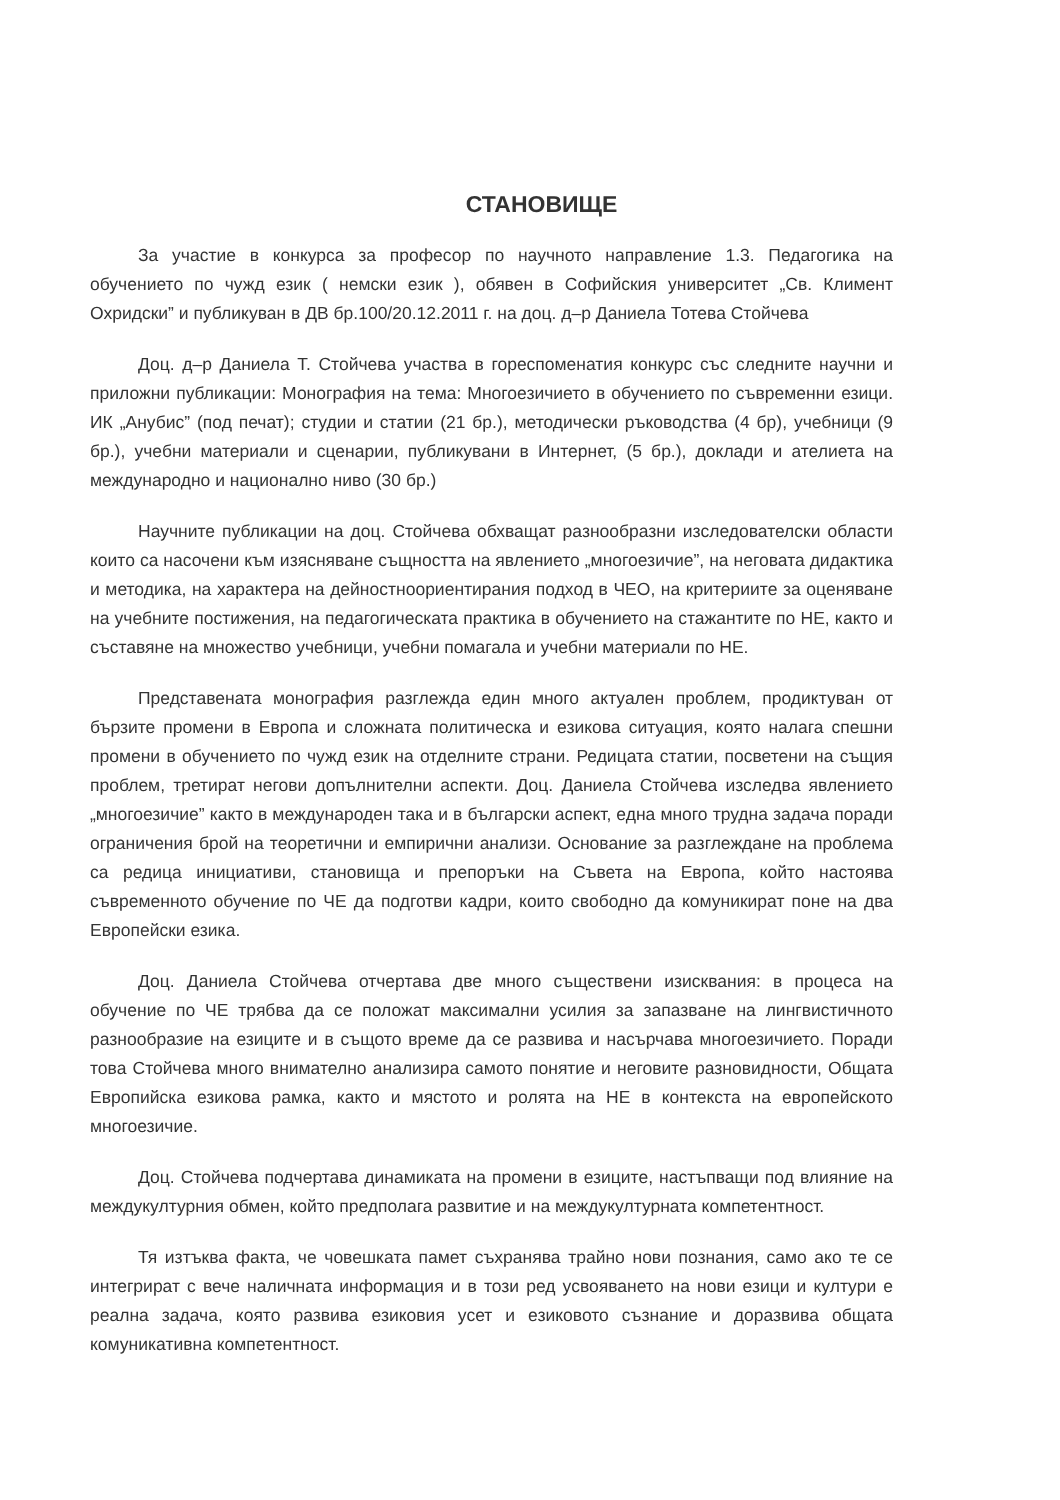СТАНОВИЩЕ
За участие в конкурса за професор по научното направление 1.3. Педагогика на обучението по чужд език ( немски език ), обявен в Софийския университет „Св. Климент Охридски” и публикуван в ДВ бр.100/20.12.2011 г. на доц. д–р Даниела Тотева Стойчева
Доц. д–р Даниела Т. Стойчева участва в гореспоменатия конкурс със следните научни и приложни публикации: Монография на тема: Многоезичието в обучението по съвременни езици. ИК „Анубис” (под печат); студии и статии (21 бр.), методически ръководства (4 бр), учебници (9 бр.), учебни материали и сценарии, публикувани в Интернет, (5 бр.), доклади и ателиета на международно и национално ниво (30 бр.)
Научните публикации на доц. Стойчева обхващат разнообразни изследователски области които са насочени към изясняване същността на явлението „многоезичие”, на неговата дидактика и методика, на характера на дейностноориентирания подход в ЧЕО, на критериите за оценяване на учебните постижения, на педагогическата практика в обучението на стажантите по НЕ, както и съставяне на множество учебници, учебни помагала и учебни материали по НЕ.
Представената монография разглежда един много актуален проблем, продиктуван от бързите промени в Европа и сложната политическа и езикова ситуация, която налага спешни промени в обучението по чужд език на отделните страни. Редицата статии, посветени на същия проблем, третират негови допълнителни аспекти. Доц. Даниела Стойчева изследва явлението „многоезичие” както в международен така и в български аспект, една много трудна задача поради ограничения брой на теоретични и емпирични анализи. Основание за разглеждане на проблема са редица инициативи, становища и препоръки на Съвета на Европа, който настоява съвременното обучение по ЧЕ да подготви кадри, които свободно да комуникират поне на два Европейски езика.
Доц. Даниела Стойчева отчертава две много съществени изисквания: в процеса на обучение по ЧЕ трябва да се положат максимални усилия за запазване на лингвистичното разнообразие на езиците и в същото време да се развива и насърчава многоезичието. Поради това Стойчева много внимателно анализира самото понятие и неговите разновидности, Общата Европийска езикова рамка, както и мястото и ролята на НЕ в контекста на европейското многоезичие.
Доц. Стойчева подчертава динамиката на промени в езиците, настъпващи под влияние на междукултурния обмен, който предполага развитие и на междукултурната компетентност.
Тя изтъква факта, че човешката памет съхранява трайно нови познания, само ако те се интегрират с вече наличната информация и в този ред усвояването на нови езици и култури е реална задача, която развива езиковия усет и езиковото съзнание и доразвива общата комуникативна компетентност.